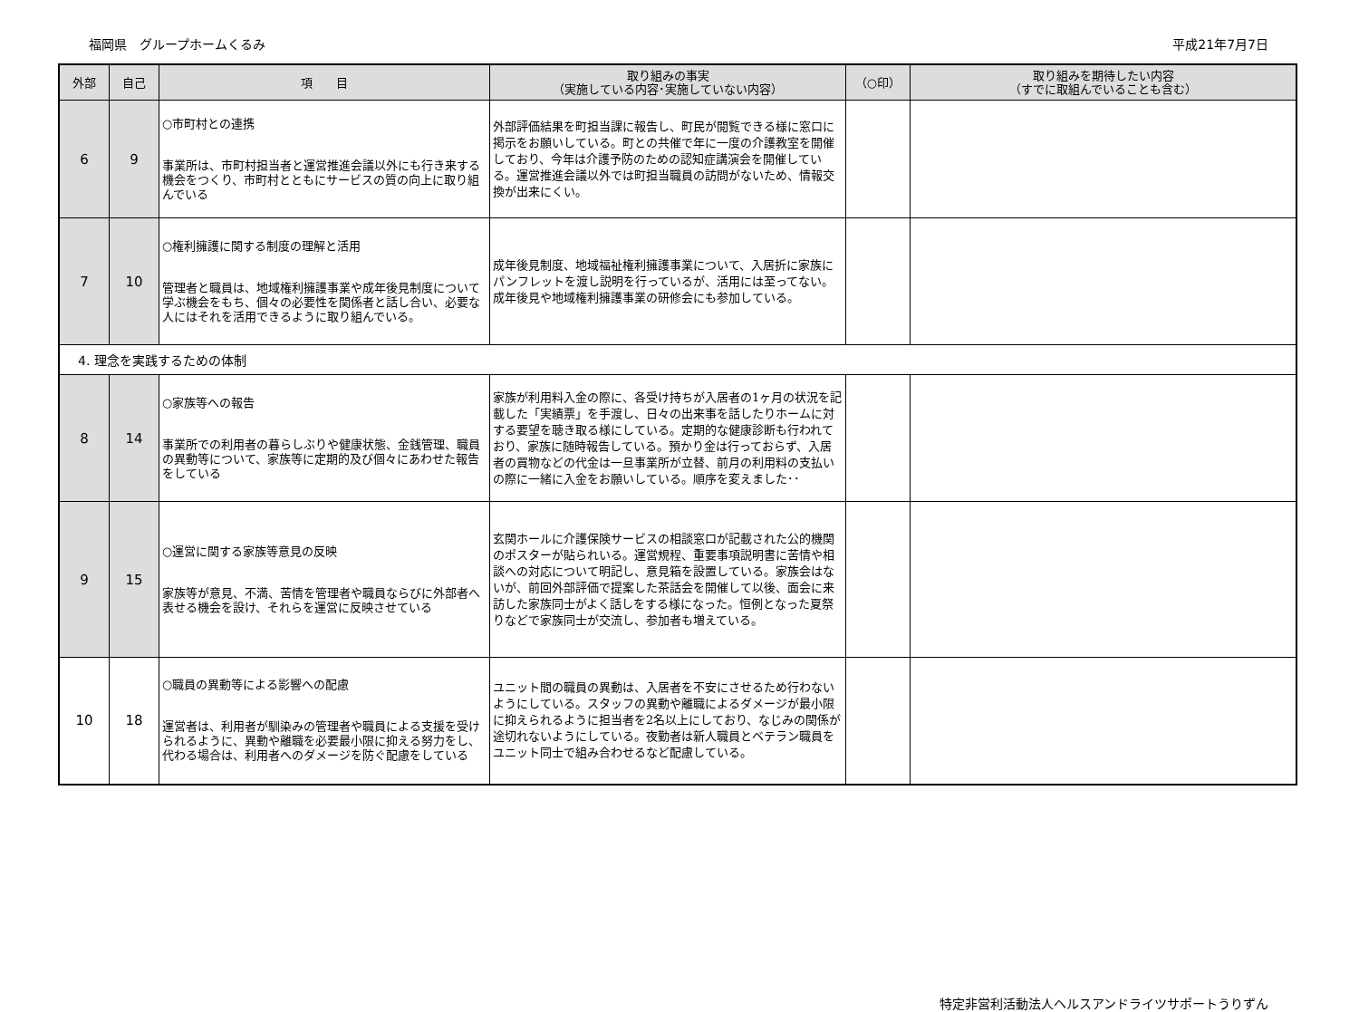福岡県　グループホームくるみ 平成21年7月7日
| 外部 | 自己 | 項 目 | 取り組みの事実 （実施している内容･実施していない内容） | （○印） | 取り組みを期待したい内容 （すでに取組んでいることも含む） |
| --- | --- | --- | --- | --- | --- |
| 6 | 9 | ○市町村との連携 事業所は、市町村担当者と運営推進会議以外にも行き来する機会をつくり、市町村とともにサービスの質の向上に取り組んでいる | 外部評価結果を町担当課に報告し、町民が閲覧できる様に窓口に掲示をお願いしている。町との共催で年に一度の介護教室を開催しており、今年は介護予防のための認知症講演会を開催している。運営推進会議以外では町担当職員の訪問がないため、情報交換が出来にくい。 | | |
| 7 | 10 | ○権利擁護に関する制度の理解と活用 管理者と職員は、地域権利擁護事業や成年後見制度について学ぶ機会をもち、個々の必要性を関係者と話し合い、必要な人にはそれを活用できるように取り組んでいる。 | 成年後見制度、地域福祉権利擁護事業について、入居折に家族にパンフレットを渡し説明を行っているが、活用には至ってない。成年後見や地域権利擁護事業の研修会にも参加している。 | | |
| 4. 理念を実践するための体制 | | | | | |
| 8 | 14 | ○家族等への報告 事業所での利用者の暮らしぶりや健康状態、金銭管理、職員の異動等について、家族等に定期的及び個々にあわせた報告をしている | 家族が利用料入金の際に、各受け持ちが入居者の1ヶ月の状況を記載した「実績票」を手渡し、日々の出来事を話したりホームに対する要望を聴き取る様にしている。定期的な健康診断も行われており、家族に随時報告している。預かり金は行っておらず、入居者の買物などの代金は一旦事業所が立替、前月の利用料の支払いの際に一緒に入金をお願いしている。順序を変えました･･ | | |
| 9 | 15 | ○運営に関する家族等意見の反映 家族等が意見、不満、苦情を管理者や職員ならびに外部者へ表せる機会を設け、それらを運営に反映させている | 玄関ホールに介護保険サービスの相談窓口が記載された公的機関のポスターが貼られいる。運営規程、重要事項説明書に苦情や相談への対応について明記し、意見箱を設置している。家族会はないが、前回外部評価で提案した茶話会を開催して以後、面会に来訪した家族同士がよく話しをする様になった。恒例となった夏祭りなどで家族同士が交流し、参加者も増えている。 | | |
| 10 | 18 | ○職員の異動等による影響への配慮 運営者は、利用者が馴染みの管理者や職員による支援を受けられるように、異動や離職を必要最小限に抑える努力をし、代わる場合は、利用者へのダメージを防ぐ配慮をしている | ユニット間の職員の異動は、入居者を不安にさせるため行わないようにしている。スタッフの異動や離職によるダメージが最小限に抑えられるように担当者を2名以上にしており、なじみの関係が途切れないようにしている。夜勤者は新人職員とベテラン職員をユニット同士で組み合わせるなど配慮している。 | | |
特定非営利活動法人ヘルスアンドライツサポートうりずん